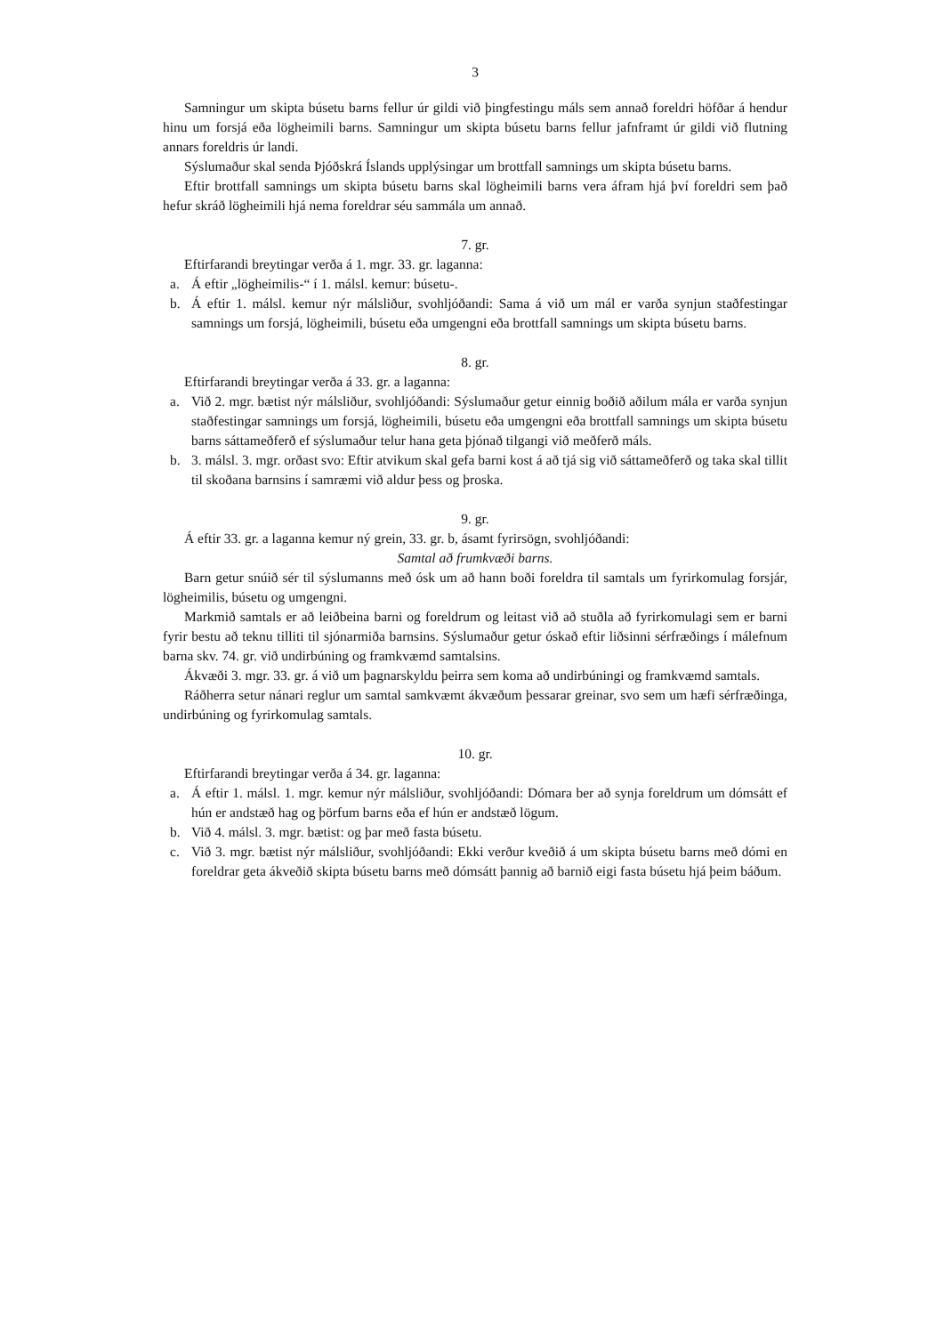3
Samningur um skipta búsetu barns fellur úr gildi við þingfestingu máls sem annað foreldri höfðar á hendur hinu um forsjá eða lögheimili barns. Samningur um skipta búsetu barns fellur jafnframt úr gildi við flutning annars foreldris úr landi.
Sýslumaður skal senda Þjóðskrá Íslands upplýsingar um brottfall samnings um skipta búsetu barns.
Eftir brottfall samnings um skipta búsetu barns skal lögheimili barns vera áfram hjá því foreldri sem það hefur skráð lögheimili hjá nema foreldrar séu sammála um annað.
7. gr.
Eftirfarandi breytingar verða á 1. mgr. 33. gr. laganna:
a. Á eftir „lögheimilis-“ í 1. málsl. kemur: búsetu-.
b. Á eftir 1. málsl. kemur nýr málsliður, svohljóðandi: Sama á við um mál er varða synjun staðfestingar samnings um forsjá, lögheimili, búsetu eða umgengni eða brottfall samnings um skipta búsetu barns.
8. gr.
Eftirfarandi breytingar verða á 33. gr. a laganna:
a. Við 2. mgr. bætist nýr málsliður, svohljóðandi: Sýslumaður getur einnig boðið aðilum mála er varða synjun staðfestingar samnings um forsjá, lögheimili, búsetu eða umgengni eða brottfall samnings um skipta búsetu barns sáttameðferð ef sýslumaður telur hana geta þjónað tilgangi við meðferð máls.
b. 3. málsl. 3. mgr. orðast svo: Eftir atvikum skal gefa barni kost á að tjá sig við sáttameðferð og taka skal tillit til skoðana barnsins í samræmi við aldur þess og þroska.
9. gr.
Á eftir 33. gr. a laganna kemur ný grein, 33. gr. b, ásamt fyrirsögn, svohljóðandi:
Samtal að frumkvæði barns.
Barn getur snúið sér til sýslumanns með ósk um að hann boði foreldra til samtals um fyrirkomulag forsjár, lögheimilis, búsetu og umgengni.
Markmið samtals er að leiðbeina barni og foreldrum og leitast við að stuðla að fyrirkomulagi sem er barni fyrir bestu að teknu tilliti til sjónarmiða barnsins. Sýslumaður getur óskað eftir liðsinni sérfræðings í málefnum barna skv. 74. gr. við undirbúning og framkvæmd samtalsins.
Ákvæði 3. mgr. 33. gr. á við um þagnarskyldu þeirra sem koma að undirbúningi og framkvæmd samtals.
Ráðherra setur nánari reglur um samtal samkvæmt ákvæðum þessarar greinar, svo sem um hæfi sérfræðinga, undirbúning og fyrirkomulag samtals.
10. gr.
Eftirfarandi breytingar verða á 34. gr. laganna:
a. Á eftir 1. málsl. 1. mgr. kemur nýr málsliður, svohljóðandi: Dómara ber að synja foreldrum um dómsátt ef hún er andstæð hag og þörfum barns eða ef hún er andstæð lögum.
b. Við 4. málsl. 3. mgr. bætist: og þar með fasta búsetu.
c. Við 3. mgr. bætist nýr málsliður, svohljóðandi: Ekki verður kveðið á um skipta búsetu barns með dómi en foreldrar geta ákveðið skipta búsetu barns með dómsátt þannig að barnið eigi fasta búsetu hjá þeim báðum.